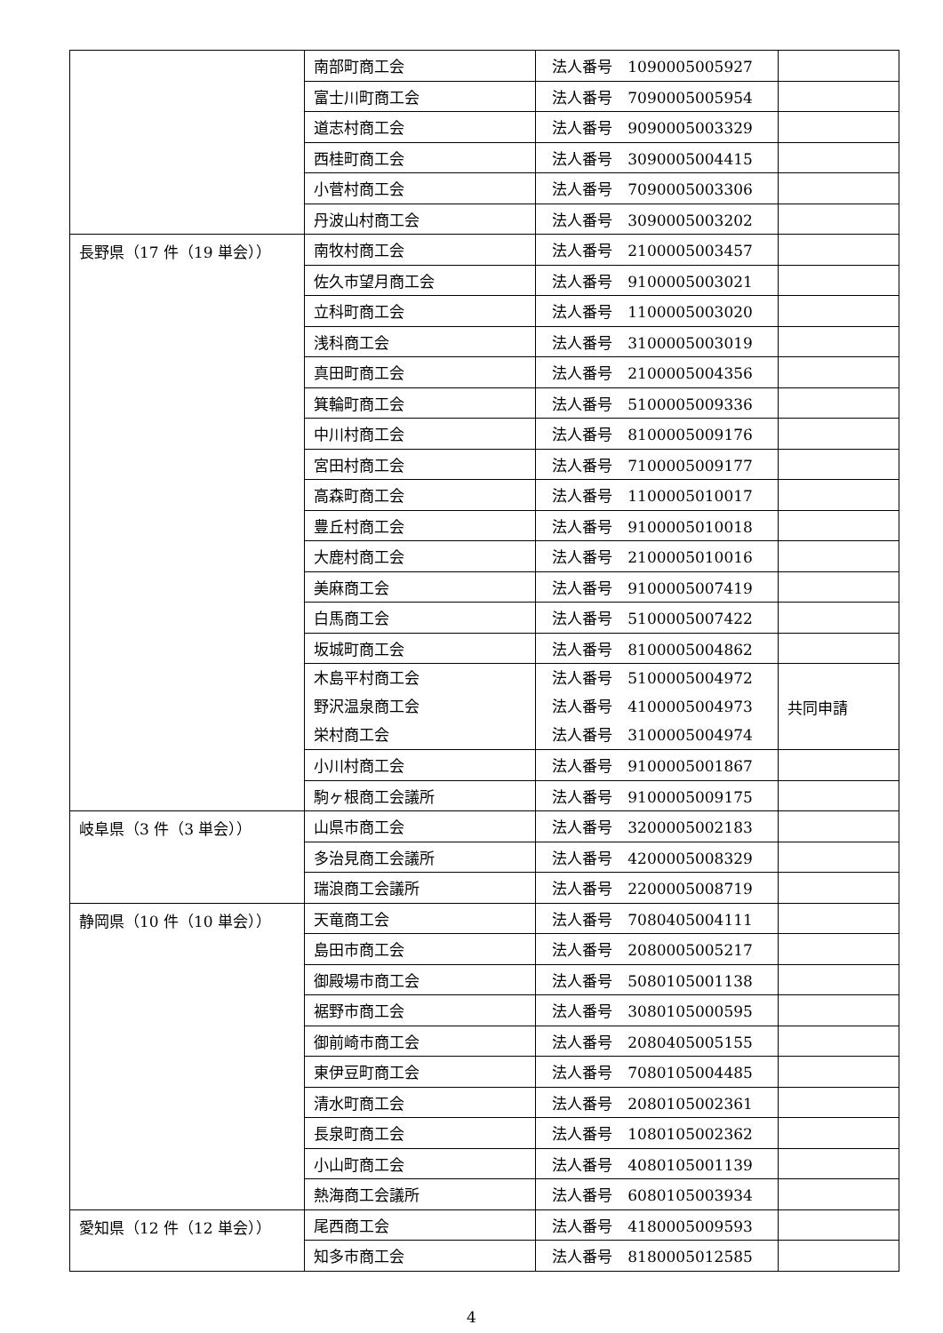| | 南部町商工会 | 法人番号 1090005005927 | |
| | 富士川町商工会 | 法人番号 7090005005954 | |
| | 道志村商工会 | 法人番号 9090005003329 | |
| | 西桂町商工会 | 法人番号 3090005004415 | |
| | 小菅村商工会 | 法人番号 7090005003306 | |
| | 丹波山村商工会 | 法人番号 3090005003202 | |
| 長野県（17 件（19 単会）） | 南牧村商工会 | 法人番号 2100005003457 | |
| | 佐久市望月商工会 | 法人番号 9100005003021 | |
| | 立科町商工会 | 法人番号 1100005003020 | |
| | 浅科商工会 | 法人番号 3100005003019 | |
| | 真田町商工会 | 法人番号 2100005004356 | |
| | 箕輪町商工会 | 法人番号 5100005009336 | |
| | 中川村商工会 | 法人番号 8100005009176 | |
| | 宮田村商工会 | 法人番号 7100005009177 | |
| | 高森町商工会 | 法人番号 1100005010017 | |
| | 豊丘村商工会 | 法人番号 9100005010018 | |
| | 大鹿村商工会 | 法人番号 2100005010016 | |
| | 美麻商工会 | 法人番号 9100005007419 | |
| | 白馬商工会 | 法人番号 5100005007422 | |
| | 坂城町商工会 | 法人番号 8100005004862 | |
| | 木島平村商工会 野沢温泉商工会 栄村商工会 | 法人番号 5100005004972 法人番号 4100005004973 法人番号 3100005004974 | 共同申請 |
| | 小川村商工会 | 法人番号 9100005001867 | |
| | 駒ヶ根商工会議所 | 法人番号 9100005009175 | |
| 岐阜県（3 件（3 単会）） | 山県市商工会 | 法人番号 3200005002183 | |
| | 多治見商工会議所 | 法人番号 4200005008329 | |
| | 瑞浪商工会議所 | 法人番号 2200005008719 | |
| 静岡県（10 件（10 単会）） | 天竜商工会 | 法人番号 7080405004111 | |
| | 島田市商工会 | 法人番号 2080005005217 | |
| | 御殿場市商工会 | 法人番号 5080105001138 | |
| | 裾野市商工会 | 法人番号 3080105000595 | |
| | 御前崎市商工会 | 法人番号 2080405005155 | |
| | 東伊豆町商工会 | 法人番号 7080105004485 | |
| | 清水町商工会 | 法人番号 2080105002361 | |
| | 長泉町商工会 | 法人番号 1080105002362 | |
| | 小山町商工会 | 法人番号 4080105001139 | |
| | 熱海商工会議所 | 法人番号 6080105003934 | |
| 愛知県（12 件（12 単会）） | 尾西商工会 | 法人番号 4180005009593 | |
| | 知多市商工会 | 法人番号 8180005012585 | |
4